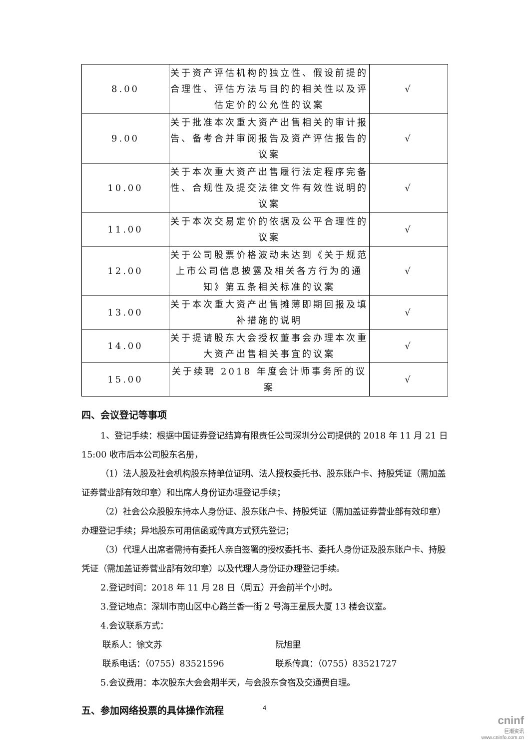| 8.00 | 关于资产评估机构的独立性、假设前提的合理性、评估方法与目的的相关性以及评估定价的公允性的议案 | √ |
| 9.00 | 关于批准本次重大资产出售相关的审计报告、备考合并审阅报告及资产评估报告的议案 | √ |
| 10.00 | 关于本次重大资产出售履行法定程序完备性、合规性及提交法律文件有效性说明的议案 | √ |
| 11.00 | 关于本次交易定价的依据及公平合理性的议案 | √ |
| 12.00 | 关于公司股票价格波动未达到《关于规范上市公司信息披露及相关各方行为的通知》第五条相关标准的议案 | √ |
| 13.00 | 关于本次重大资产出售摊薄即期回报及填补措施的说明 | √ |
| 14.00 | 关于提请股东大会授权董事会办理本次重大资产出售相关事宜的议案 | √ |
| 15.00 | 关于续聘 2018 年度会计师事务所的议案 | √ |
四、会议登记等事项
1、登记手续：根据中国证券登记结算有限责任公司深圳分公司提供的 2018 年 11 月 21 日 15:00 收市后本公司股东名册，
（1）法人股及社会机构股东持单位证明、法人授权委托书、股东账户卡、持股凭证（需加盖证券营业部有效印章）和出席人身份证办理登记手续；
（2）社会公众股股东持本人身份证、股东账户卡、持股凭证（需加盖证券营业部有效印章）办理登记手续；异地股东可用信函或传真方式预先登记；
（3）代理人出席者需持有委托人亲自签署的授权委托书、委托人身份证及股东账户卡、持股凭证（需加盖证券营业部有效印章）以及代理人身份证办理登记手续。
2.登记时间：2018 年 11 月 28 日（周五）开会前半个小时。
3.登记地点：深圳市南山区中心路兰香一街 2 号海王星辰大厦 13 楼会议室。
4.会议联系方式：
联系人：徐文苏 阮旭里
联系电话：（0755）83521596 联系传真：（0755）83521727
5.会议费用：本次股东大会会期半天，与会股东食宿及交通费自理。
五、参加网络投票的具体操作流程
4
cninf
巨潮资讯
www.cninfo.com.cn